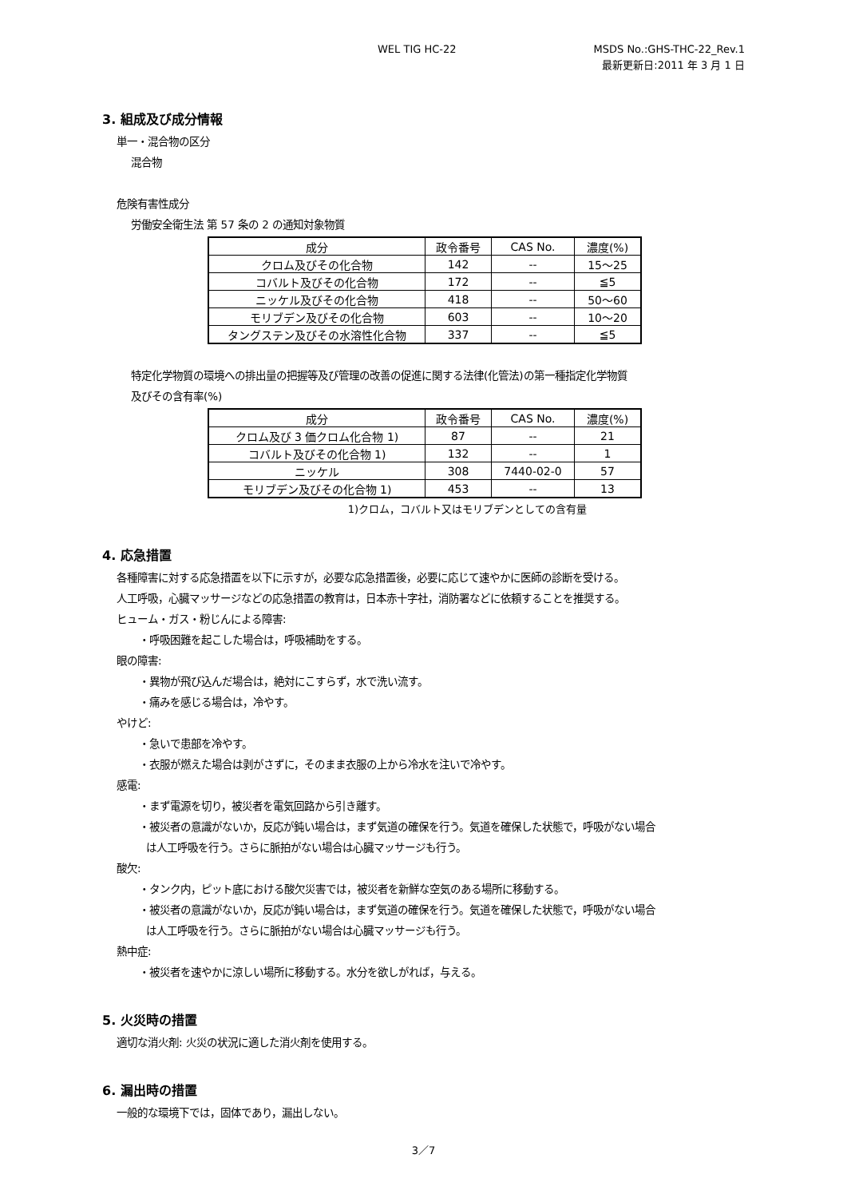WEL TIG HC-22 MSDS No.:GHS-THC-22_Rev.1
最新更新日:2011 年 3 月 1 日
3. 組成及び成分情報
単一・混合物の区分
混合物
危険有害性成分
労働安全衛生法 第 57 条の 2 の通知対象物質
| 成分 | 政令番号 | CAS No. | 濃度(%) |
| --- | --- | --- | --- |
| クロム及びその化合物 | 142 | -- | 15～25 |
| コバルト及びその化合物 | 172 | -- | ≦5 |
| ニッケル及びその化合物 | 418 | -- | 50～60 |
| モリブデン及びその化合物 | 603 | -- | 10～20 |
| タングステン及びその水溶性化合物 | 337 | -- | ≦5 |
特定化学物質の環境への排出量の把握等及び管理の改善の促進に関する法律(化管法)の第一種指定化学物質
及びその含有率(%)
| 成分 | 政令番号 | CAS No. | 濃度(%) |
| --- | --- | --- | --- |
| クロム及び 3 価クロム化合物 1) | 87 | -- | 21 |
| コバルト及びその化合物 1) | 132 | -- | 1 |
| ニッケル | 308 | 7440-02-0 | 57 |
| モリブデン及びその化合物 1) | 453 | -- | 13 |
1)クロム，コバルト又はモリブデンとしての含有量
4. 応急措置
各種障害に対する応急措置を以下に示すが，必要な応急措置後，必要に応じて速やかに医師の診断を受ける。
人工呼吸，心臓マッサージなどの応急措置の教育は，日本赤十字社，消防署などに依頼することを推奨する。
ヒューム・ガス・粉じんによる障害:
・呼吸困難を起こした場合は，呼吸補助をする。
眼の障害:
・異物が飛び込んだ場合は，絶対にこすらず，水で洗い流す。
・痛みを感じる場合は，冷やす。
やけど:
・急いで患部を冷やす。
・衣服が燃えた場合は剥がさずに，そのまま衣服の上から冷水を注いで冷やす。
感電:
・まず電源を切り，被災者を電気回路から引き離す。
・被災者の意識がないか，反応が鈍い場合は，まず気道の確保を行う。気道を確保した状態で，呼吸がない場合
は人工呼吸を行う。さらに脈拍がない場合は心臓マッサージも行う。
酸欠:
・タンク内，ピット底における酸欠災害では，被災者を新鮮な空気のある場所に移動する。
・被災者の意識がないか，反応が鈍い場合は，まず気道の確保を行う。気道を確保した状態で，呼吸がない場合
は人工呼吸を行う。さらに脈拍がない場合は心臓マッサージも行う。
熱中症:
・被災者を速やかに涼しい場所に移動する。水分を欲しがれば，与える。
5. 火災時の措置
適切な消火剤: 火災の状況に適した消火剤を使用する。
6. 漏出時の措置
一般的な環境下では，固体であり，漏出しない。
3／7